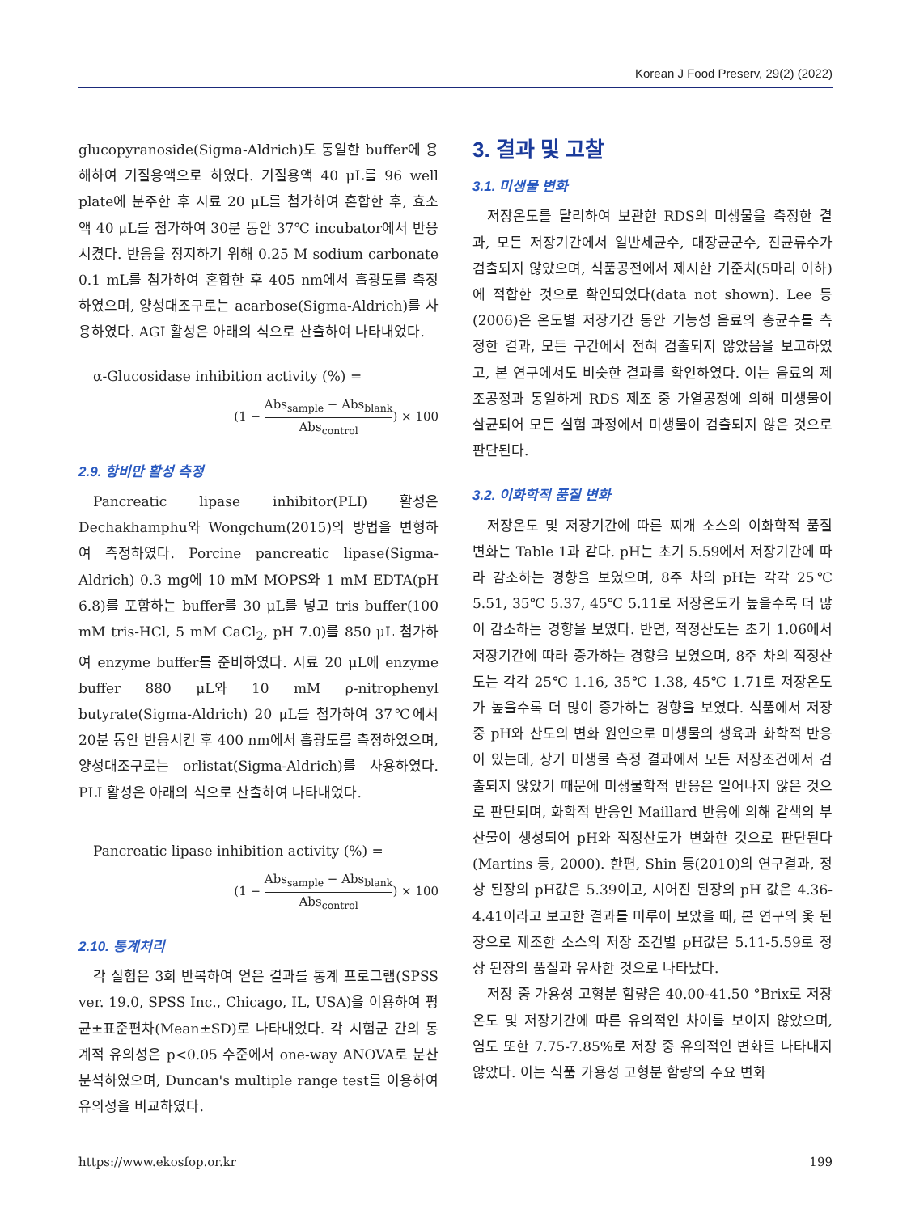Korean J Food Preserv, 29(2) (2022)
glucopyranoside(Sigma-Aldrich)도 동일한 buffer에 용해하여 기질용액으로 하였다. 기질용액 40 μL를 96 well plate에 분주한 후 시료 20 μL를 첨가하여 혼합한 후, 효소액 40 μL를 첨가하여 30분 동안 37℃ incubator에서 반응시켰다. 반응을 정지하기 위해 0.25 M sodium carbonate 0.1 mL를 첨가하여 혼합한 후 405 nm에서 흡광도를 측정하였으며, 양성대조구로는 acarbose(Sigma-Aldrich)를 사용하였다. AGI 활성은 아래의 식으로 산출하여 나타내었다.
α-Glucosidase inhibition activity (%) =
(1 − Abs<sub>sample</sub> − Abs<sub>blank</sub> Abs<sub>control</sub>) × 100
2.9. 항비만 활성 측정
Pancreatic lipase inhibitor(PLI) 활성은 Dechakhamphu와 Wongchum(2015)의 방법을 변형하여 측정하였다. Porcine pancreatic lipase(Sigma-Aldrich) 0.3 mg에 10 mM MOPS와 1 mM EDTA(pH 6.8)를 포함하는 buffer를 30 μL를 넣고 tris buffer(100 mM tris-HCl, 5 mM CaCl<sub>2</sub>, pH 7.0)를 850 μL 첨가하여 enzyme buffer를 준비하였다. 시료 20 μL에 enzyme buffer 880 μL와 10 mM ρ-nitrophenyl butyrate(Sigma-Aldrich) 20 μL를 첨가하여 37℃에서 20분 동안 반응시킨 후 400 nm에서 흡광도를 측정하였으며, 양성대조구로는 orlistat(Sigma-Aldrich)를 사용하였다. PLI 활성은 아래의 식으로 산출하여 나타내었다.
Pancreatic lipase inhibition activity (%) =
(1 − Abs<sub>sample</sub> − Abs<sub>blank</sub> Abs<sub>control</sub>) × 100
2.10. 통계처리
각 실험은 3회 반복하여 얻은 결과를 통계 프로그램(SPSS ver. 19.0, SPSS Inc., Chicago, IL, USA)을 이용하여 평균±표준편차(Mean±SD)로 나타내었다. 각 시험군 간의 통계적 유의성은 p<0.05 수준에서 one-way ANOVA로 분산분석하였으며, Duncan's multiple range test를 이용하여 유의성을 비교하였다.
3. 결과 및 고찰
3.1. 미생물 변화
저장온도를 달리하여 보관한 RDS의 미생물을 측정한 결과, 모든 저장기간에서 일반세균수, 대장균군수, 진균류수가 검출되지 않았으며, 식품공전에서 제시한 기준치(5마리 이하)에 적합한 것으로 확인되었다(data not shown). Lee 등(2006)은 온도별 저장기간 동안 기능성 음료의 총균수를 측정한 결과, 모든 구간에서 전혀 검출되지 않았음을 보고하였고, 본 연구에서도 비슷한 결과를 확인하였다. 이는 음료의 제조공정과 동일하게 RDS 제조 중 가열공정에 의해 미생물이 살균되어 모든 실험 과정에서 미생물이 검출되지 않은 것으로 판단된다.
3.2. 이화학적 품질 변화
저장온도 및 저장기간에 따른 찌개 소스의 이화학적 품질 변화는 Table 1과 같다. pH는 초기 5.59에서 저장기간에 따라 감소하는 경향을 보였으며, 8주 차의 pH는 각각 25℃ 5.51, 35℃ 5.37, 45℃ 5.11로 저장온도가 높을수록 더 많이 감소하는 경향을 보였다. 반면, 적정산도는 초기 1.06에서 저장기간에 따라 증가하는 경향을 보였으며, 8주 차의 적정산도는 각각 25℃ 1.16, 35℃ 1.38, 45℃ 1.71로 저장온도가 높을수록 더 많이 증가하는 경향을 보였다. 식품에서 저장 중 pH와 산도의 변화 원인으로 미생물의 생육과 화학적 반응이 있는데, 상기 미생물 측정 결과에서 모든 저장조건에서 검출되지 않았기 때문에 미생물학적 반응은 일어나지 않은 것으로 판단되며, 화학적 반응인 Maillard 반응에 의해 갈색의 부산물이 생성되어 pH와 적정산도가 변화한 것으로 판단된다(Martins 등, 2000). 한편, Shin 등(2010)의 연구결과, 정상 된장의 pH값은 5.39이고, 시어진 된장의 pH 값은 4.36-4.41이라고 보고한 결과를 미루어 보았을 때, 본 연구의 옻 된장으로 제조한 소스의 저장 조건별 pH값은 5.11-5.59로 정상 된장의 품질과 유사한 것으로 나타났다.
저장 중 가용성 고형분 함량은 40.00-41.50 °Brix로 저장온도 및 저장기간에 따른 유의적인 차이를 보이지 않았으며, 염도 또한 7.75-7.85%로 저장 중 유의적인 변화를 나타내지 않았다. 이는 식품 가용성 고형분 함량의 주요 변화
https://www.ekosfop.or.kr 199